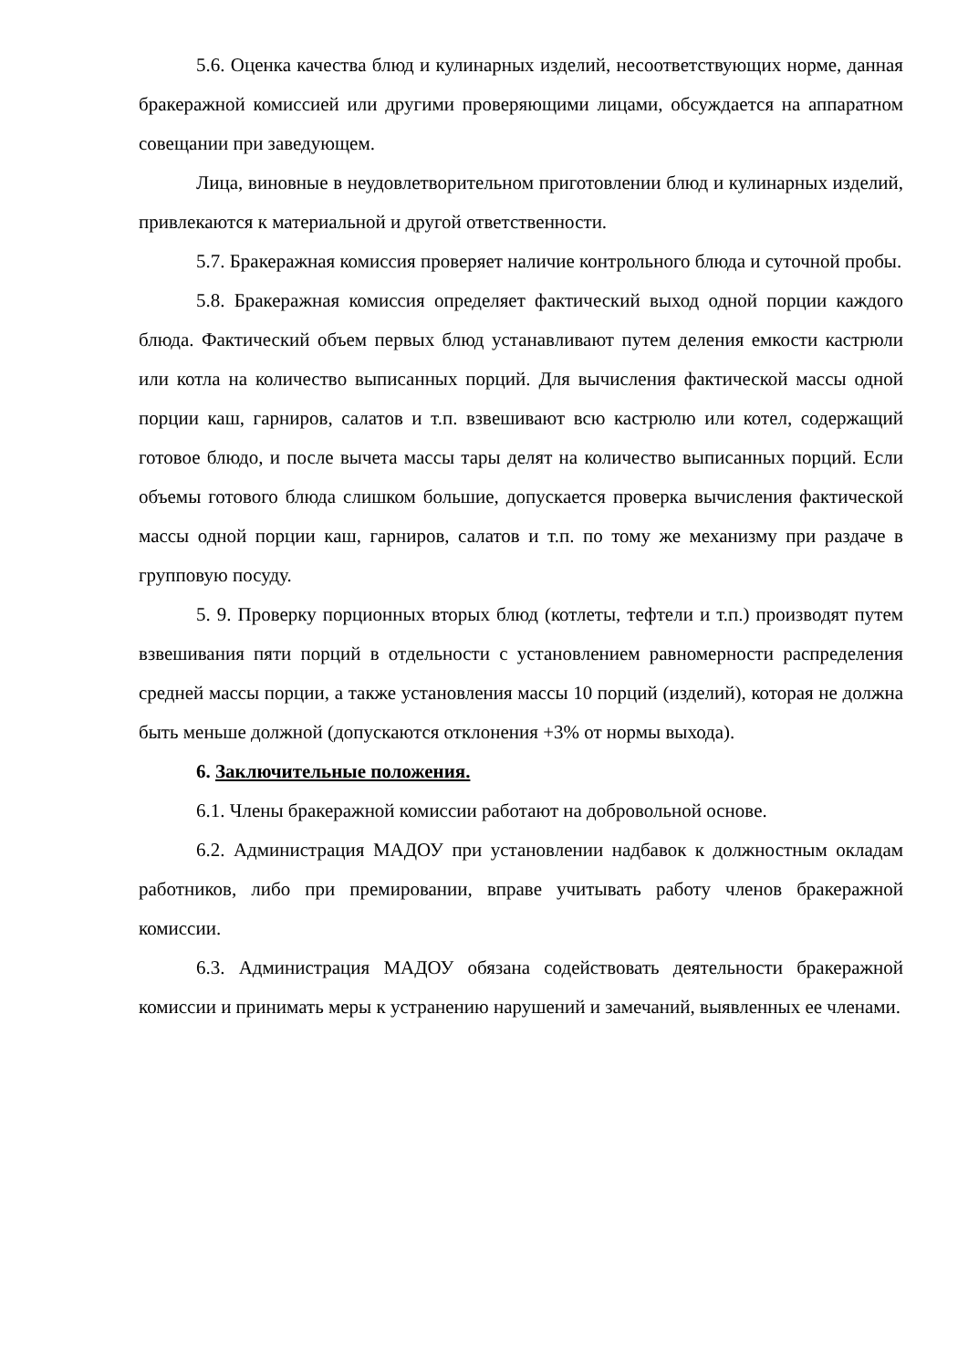5.6. Оценка качества блюд и кулинарных изделий, несоответствующих норме, данная бракеражной комиссией или другими проверяющими лицами, обсуждается на аппаратном совещании при заведующем.
Лица, виновные в неудовлетворительном приготовлении блюд и кулинарных изделий, привлекаются к материальной и другой ответственности.
5.7. Бракеражная комиссия проверяет наличие контрольного блюда и суточной пробы.
5.8. Бракеражная комиссия определяет фактический выход одной порции каждого блюда. Фактический объем первых блюд устанавливают путем деления емкости кастрюли или котла на количество выписанных порций. Для вычисления фактической массы одной порции каш, гарниров, салатов и т.п. взвешивают всю кастрюлю или котел, содержащий готовое блюдо, и после вычета массы тары делят на количество выписанных порций. Если объемы готового блюда слишком большие, допускается проверка вычисления фактической массы одной порции каш, гарниров, салатов и т.п. по тому же механизму при раздаче в групповую посуду.
5. 9. Проверку порционных вторых блюд (котлеты, тефтели и т.п.) производят путем взвешивания пяти порций в отдельности с установлением равномерности распределения средней массы порции, а также установления массы 10 порций (изделий), которая не должна быть меньше должной (допускаются отклонения +3% от нормы выхода).
6. Заключительные положения.
6.1. Члены бракеражной комиссии работают на добровольной основе.
6.2. Администрация МАДОУ при установлении надбавок к должностным окладам работников, либо при премировании, вправе учитывать работу членов бракеражной комиссии.
6.3. Администрация МАДОУ обязана содействовать деятельности бракеражной комиссии и принимать меры к устранению нарушений и замечаний, выявленных ее членами.